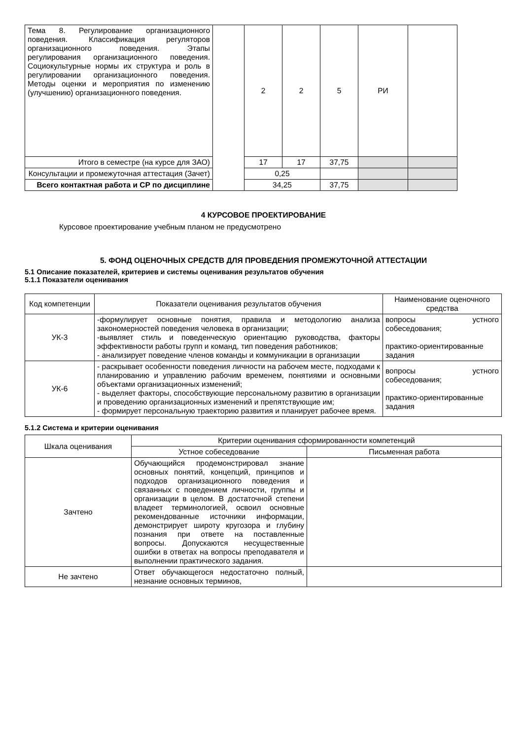| Тема 8. Регулирование организационного поведения. Классификация регуляторов организационного поведения. Этапы регулирования организационного поведения. Социокультурные нормы их структура и роль в регулировании организационного поведения. Методы оценки и мероприятия по изменению (улучшению) организационного поведения. | | 2 | 2 | 5 | РИ | |
| Итого в семестре (на курсе для ЗАО) | | 17 | 17 | 37,75 | | |
| Консультации и промежуточная аттестация (Зачет) | | 0,25 | | | | |
| Всего контактная работа и СР по дисциплине | | 34,25 | | 37,75 | | |
4 КУРСОВОЕ ПРОЕКТИРОВАНИЕ
Курсовое проектирование учебным планом не предусмотрено
5. ФОНД ОЦЕНОЧНЫХ СРЕДСТВ ДЛЯ ПРОВЕДЕНИЯ ПРОМЕЖУТОЧНОЙ АТТЕСТАЦИИ
5.1 Описание показателей, критериев и системы оценивания результатов обучения
5.1.1 Показатели оценивания
| Код компетенции | Показатели оценивания результатов обучения | Наименование оценочного средства |
| УК-3 | -формулирует основные понятия, правила и методологию анализа закономерностей поведения человека в организации; -выявляет стиль и поведенческую ориентацию руководства, факторы эффективности работы групп и команд, тип поведения работников; - анализирует поведение членов команды и коммуникации в организации | вопросы устного собеседования; практико-ориентированные задания |
| УК-6 | - раскрывает особенности поведения личности на рабочем месте, подходами к планированию и управлению рабочим временем, понятиями и основными объектами организационных изменений; - выделяет факторы, способствующие персональному развитию в организации и проведению организационных изменений и препятствующие им; - формирует персональную траекторию развития и планирует рабочее время. | вопросы устного собеседования; практико-ориентированные задания |
5.1.2 Система и критерии оценивания
| Шкала оценивания | Критерии оценивания сформированности компетенций | |
| | Устное собеседование | Письменная работа |
| Зачтено | Обучающийся продемонстрировал знание основных понятий, концепций, принципов и подходов организационного поведения и связанных с поведением личности, группы и организации в целом. В достаточной степени владеет терминологией, освоил основные рекомендованные источники информации, демонстрирует широту кругозора и глубину познания при ответе на поставленные вопросы. Допускаются несущественные ошибки в ответах на вопросы преподавателя и выполнении практического задания. | |
| Не зачтено | Ответ обучающегося недостаточно полный, незнание основных терминов, | |